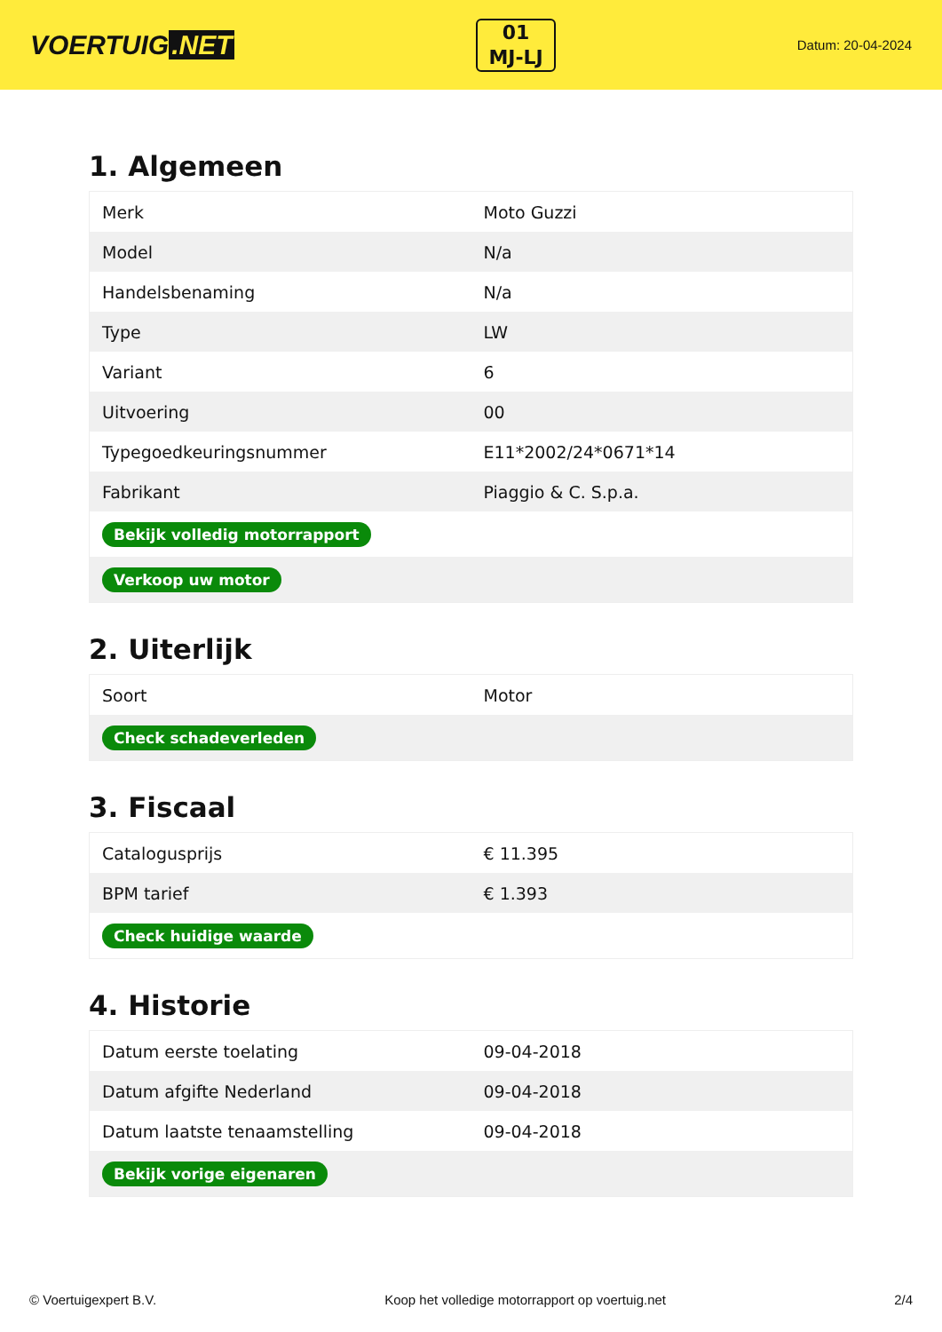VOERTUIG.NET
01
MJ-LJ
Datum: 20-04-2024
1. Algemeen
| Merk | Moto Guzzi |
| Model | N/a |
| Handelsbenaming | N/a |
| Type | LW |
| Variant | 6 |
| Uitvoering | 00 |
| Typegoedkeuringsnummer | E11*2002/24*0671*14 |
| Fabrikant | Piaggio & C. S.p.a. |
| Bekijk volledig motorrapport | |
| Verkoop uw motor | |
2. Uiterlijk
| Soort | Motor |
| Check schadeverleden | |
3. Fiscaal
| Catalogusprijs | € 11.395 |
| BPM tarief | € 1.393 |
| Check huidige waarde | |
4. Historie
| Datum eerste toelating | 09-04-2018 |
| Datum afgifte Nederland | 09-04-2018 |
| Datum laatste tenaamstelling | 09-04-2018 |
| Bekijk vorige eigenaren | |
© Voertuigexpert B.V. Koop het volledige motorrapport op voertuig.net 2/4